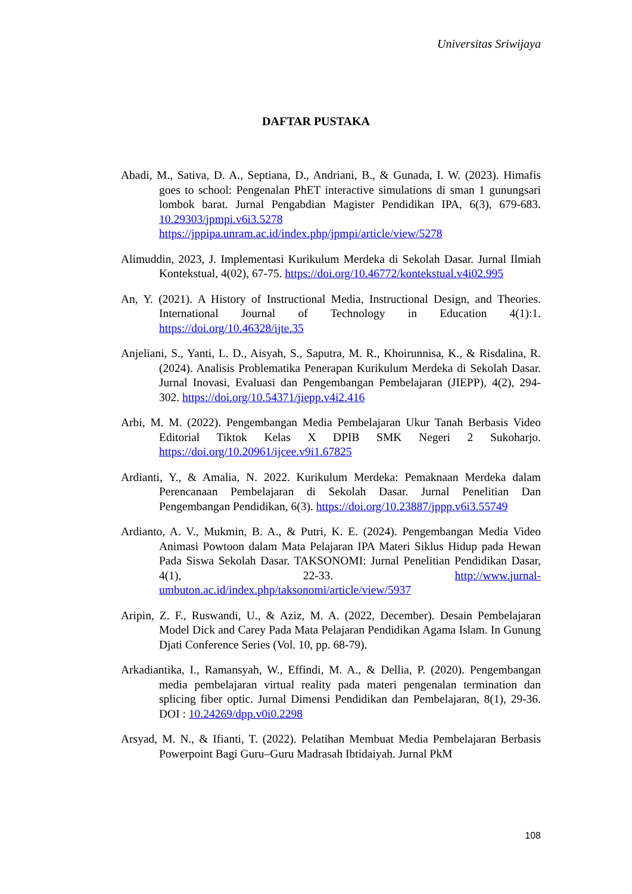Universitas Sriwijaya
DAFTAR PUSTAKA
Abadi, M., Sativa, D. A., Septiana, D., Andriani, B., & Gunada, I. W. (2023). Himafis goes to school: Pengenalan PhET interactive simulations di sman 1 gunungsari lombok barat. Jurnal Pengabdian Magister Pendidikan IPA, 6(3), 679-683. 10.29303/jpmpi.v6i3.5278 https://jppipa.unram.ac.id/index.php/jpmpi/article/view/5278
Alimuddin, 2023, J. Implementasi Kurikulum Merdeka di Sekolah Dasar. Jurnal Ilmiah Kontekstual, 4(02), 67-75. https://doi.org/10.46772/kontekstual.v4i02.995
An, Y. (2021). A History of Instructional Media, Instructional Design, and Theories. International Journal of Technology in Education 4(1):1. https://doi.org/10.46328/ijte.35
Anjeliani, S., Yanti, L. D., Aisyah, S., Saputra, M. R., Khoirunnisa, K., & Risdalina, R. (2024). Analisis Problematika Penerapan Kurikulum Merdeka di Sekolah Dasar. Jurnal Inovasi, Evaluasi dan Pengembangan Pembelajaran (JIEPP), 4(2), 294-302. https://doi.org/10.54371/jiepp.v4i2.416
Arbi, M. M. (2022). Pengembangan Media Pembelajaran Ukur Tanah Berbasis Video Editorial Tiktok Kelas X DPIB SMK Negeri 2 Sukoharjo. https://doi.org/10.20961/ijcee.v9i1.67825
Ardianti, Y., & Amalia, N. 2022. Kurikulum Merdeka: Pemaknaan Merdeka dalam Perencanaan Pembelajaran di Sekolah Dasar. Jurnal Penelitian Dan Pengembangan Pendidikan, 6(3). https://doi.org/10.23887/jppp.v6i3.55749
Ardianto, A. V., Mukmin, B. A., & Putri, K. E. (2024). Pengembangan Media Video Animasi Powtoon dalam Mata Pelajaran IPA Materi Siklus Hidup pada Hewan Pada Siswa Sekolah Dasar. TAKSONOMI: Jurnal Penelitian Pendidikan Dasar, 4(1), 22-33. http://www.jurnal-umbuton.ac.id/index.php/taksonomi/article/view/5937
Aripin, Z. F., Ruswandi, U., & Aziz, M. A. (2022, December). Desain Pembelajaran Model Dick and Carey Pada Mata Pelajaran Pendidikan Agama Islam. In Gunung Djati Conference Series (Vol. 10, pp. 68-79).
Arkadiantika, I., Ramansyah, W., Effindi, M. A., & Dellia, P. (2020). Pengembangan media pembelajaran virtual reality pada materi pengenalan termination dan splicing fiber optic. Jurnal Dimensi Pendidikan dan Pembelajaran, 8(1), 29-36. DOI : 10.24269/dpp.v0i0.2298
Arsyad, M. N., & Ifianti, T. (2022). Pelatihan Membuat Media Pembelajaran Berbasis Powerpoint Bagi Guru–Guru Madrasah Ibtidaiyah. Jurnal PkM
108